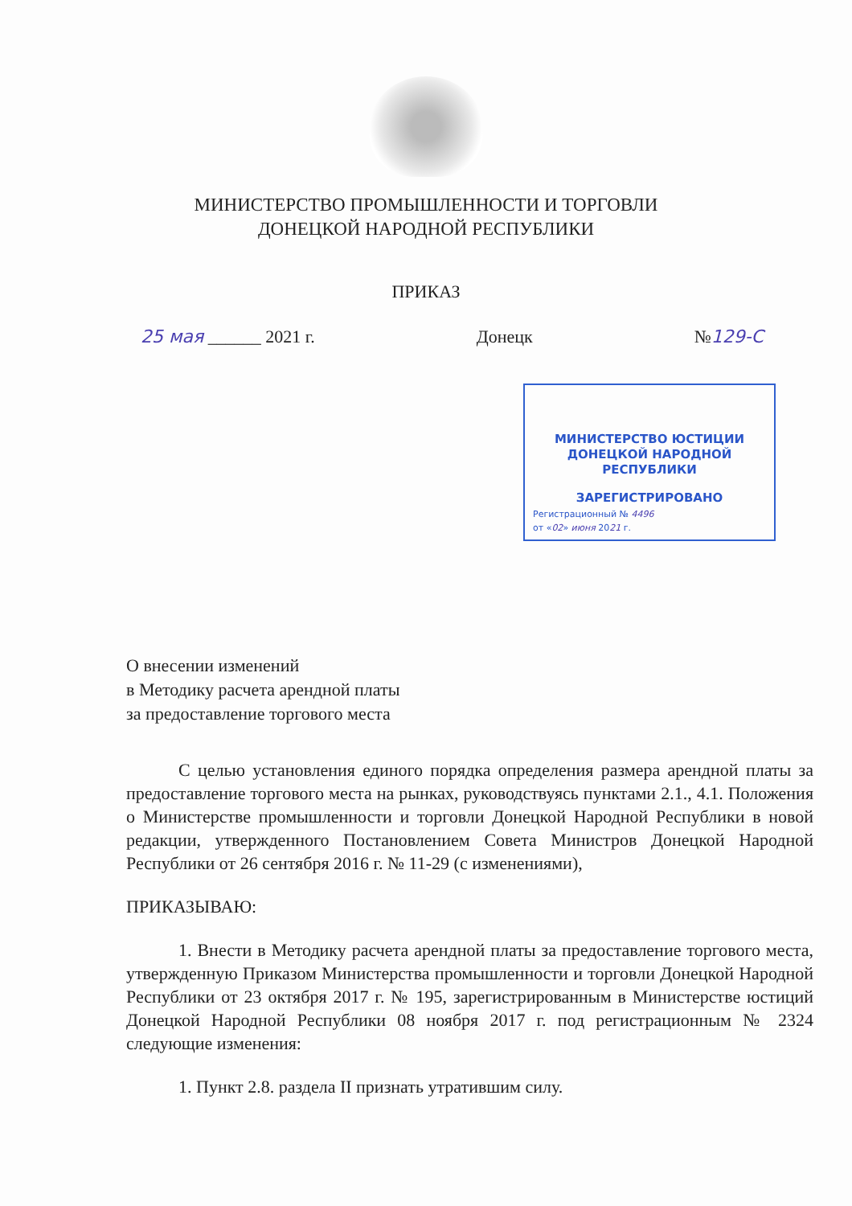МИНИСТЕРСТВО ПРОМЫШЛЕННОСТИ И ТОРГОВЛИ
ДОНЕЦКОЙ НАРОДНОЙ РЕСПУБЛИКИ
ПРИКАЗ
25 мая ______ 2021 г. Донецк №129-С
МИНИСТЕРСТВО ЮСТИЦИИ ДОНЕЦКОЙ НАРОДНОЙ РЕСПУБЛИКИ
ЗАРЕГИСТРИРОВАНО
Регистрационный № 4496
от «02» июня 2021 г.
О внесении изменений
в Методику расчета арендной платы
за предоставление торгового места
С целью установления единого порядка определения размера арендной платы за предоставление торгового места на рынках, руководствуясь пунктами 2.1., 4.1. Положения о Министерстве промышленности и торговли Донецкой Народной Республики в новой редакции, утвержденного Постановлением Совета Министров Донецкой Народной Республики от 26 сентября 2016 г. № 11-29 (с изменениями),
ПРИКАЗЫВАЮ:
1. Внести в Методику расчета арендной платы за предоставление торгового места, утвержденную Приказом Министерства промышленности и торговли Донецкой Народной Республики от 23 октября 2017 г. № 195, зарегистрированным в Министерстве юстиций Донецкой Народной Республики 08 ноября 2017 г. под регистрационным № 2324 следующие изменения:
1. Пункт 2.8. раздела II признать утратившим силу.